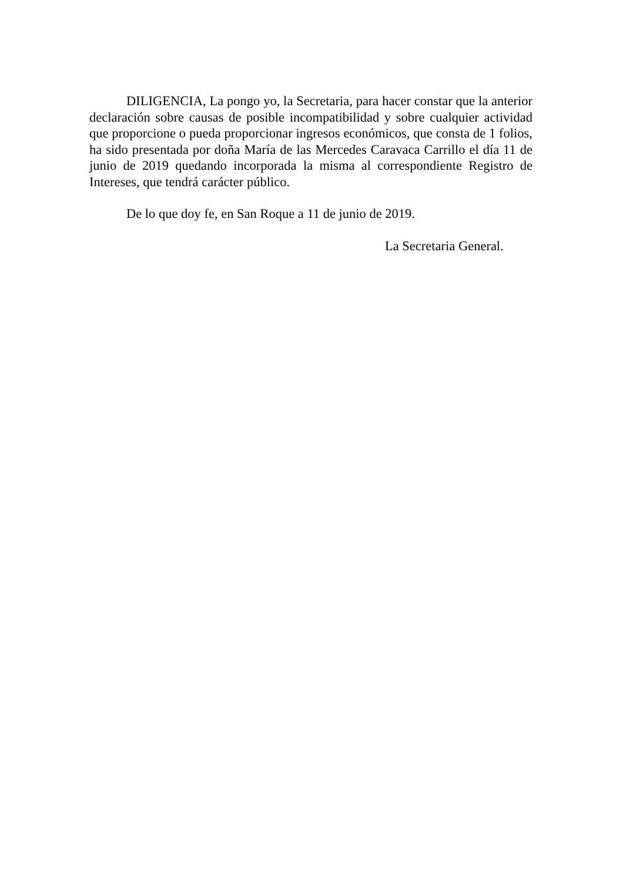DILIGENCIA, La pongo yo, la Secretaria, para hacer constar que la anterior declaración sobre causas de posible incompatibilidad y sobre cualquier actividad que proporcione o pueda proporcionar ingresos económicos, que consta de 1 folios, ha sido presentada por doña María de las Mercedes Caravaca Carrillo el día 11 de junio de 2019 quedando incorporada la misma al correspondiente Registro de Intereses, que tendrá carácter público.
De lo que doy fe, en San Roque a 11 de junio de 2019.
La Secretaria General.